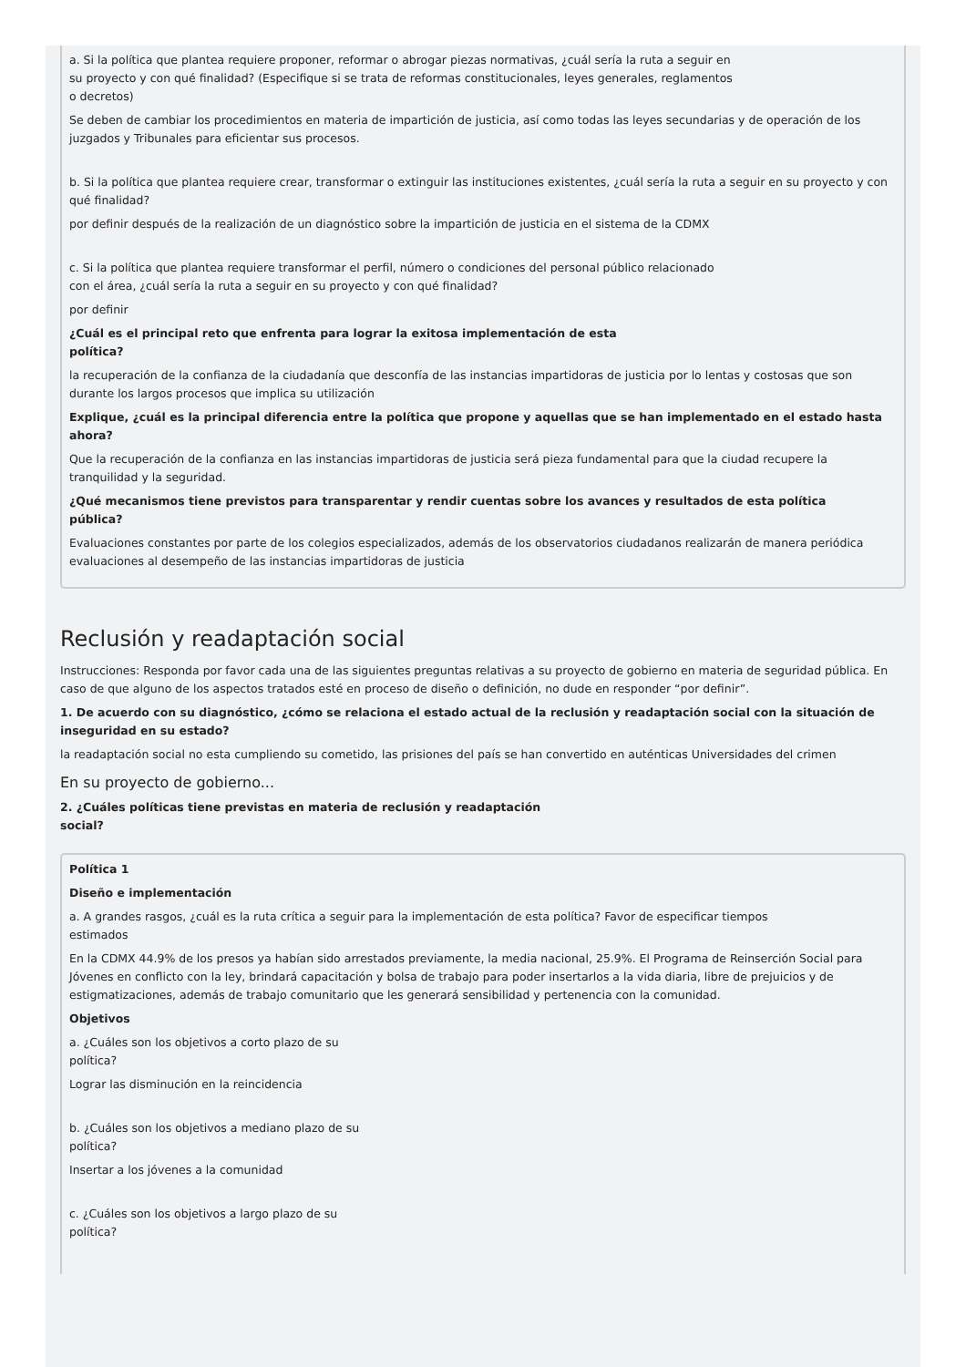a. Si la política que plantea requiere proponer, reformar o abrogar piezas normativas, ¿cuál sería la ruta a seguir en
su proyecto y con qué finalidad? (Especifique si se trata de reformas constitucionales, leyes generales, reglamentos
o decretos)
Se deben de cambiar los procedimientos en materia de impartición de justicia, así como todas las leyes secundarias y de operación de los juzgados y Tribunales para eficientar sus procesos.
b. Si la política que plantea requiere crear, transformar o extinguir las instituciones existentes, ¿cuál sería la ruta a seguir en su proyecto y con qué finalidad?
por definir después de la realización de un diagnóstico sobre la impartición de justicia en el sistema de la CDMX
c. Si la política que plantea requiere transformar el perfil, número o condiciones del personal público relacionado
con el área, ¿cuál sería la ruta a seguir en su proyecto y con qué finalidad?
por definir
¿Cuál es el principal reto que enfrenta para lograr la exitosa implementación de esta
política?
la recuperación de la confianza de la ciudadanía que desconfía de las instancias impartidoras de justicia por lo lentas y costosas que son durante los largos procesos que implica su utilización
Explique, ¿cuál es la principal diferencia entre la política que propone y aquellas que se han implementado en el estado hasta
ahora?
Que la recuperación de la confianza en las instancias impartidoras de justicia será pieza fundamental para que la ciudad recupere la tranquilidad y la seguridad.
¿Qué mecanismos tiene previstos para transparentar y rendir cuentas sobre los avances y resultados de esta política
pública?
Evaluaciones constantes por parte de los colegios especializados, además de los observatorios ciudadanos realizarán de manera periódica evaluaciones al desempeño de las instancias impartidoras de justicia
Reclusión y readaptación social
Instrucciones: Responda por favor cada una de las siguientes preguntas relativas a su proyecto de gobierno en materia de seguridad pública. En caso de que alguno de los aspectos tratados esté en proceso de diseño o definición, no dude en responder “por definir”.
1. De acuerdo con su diagnóstico, ¿cómo se relaciona el estado actual de la reclusión y readaptación social con la situación de inseguridad en su estado?
la readaptación social no esta cumpliendo su cometido, las prisiones del país se han convertido en auténticas Universidades del crimen
En su proyecto de gobierno...
2. ¿Cuáles políticas tiene previstas en materia de reclusión y readaptación
social?
Política 1
Diseño e implementación
a. A grandes rasgos, ¿cuál es la ruta crítica a seguir para la implementación de esta política? Favor de especificar tiempos
estimados
En la CDMX 44.9% de los presos ya habían sido arrestados previamente, la media nacional, 25.9%. El Programa de Reinserción Social para Jóvenes en conflicto con la ley, brindará capacitación y bolsa de trabajo para poder insertarlos a la vida diaria, libre de prejuicios y de estigmatizaciones, además de trabajo comunitario que les generará sensibilidad y pertenencia con la comunidad.
Objetivos
a. ¿Cuáles son los objetivos a corto plazo de su
política?
Lograr las disminución en la reincidencia
b. ¿Cuáles son los objetivos a mediano plazo de su
política?
Insertar a los jóvenes a la comunidad
c. ¿Cuáles son los objetivos a largo plazo de su
política?